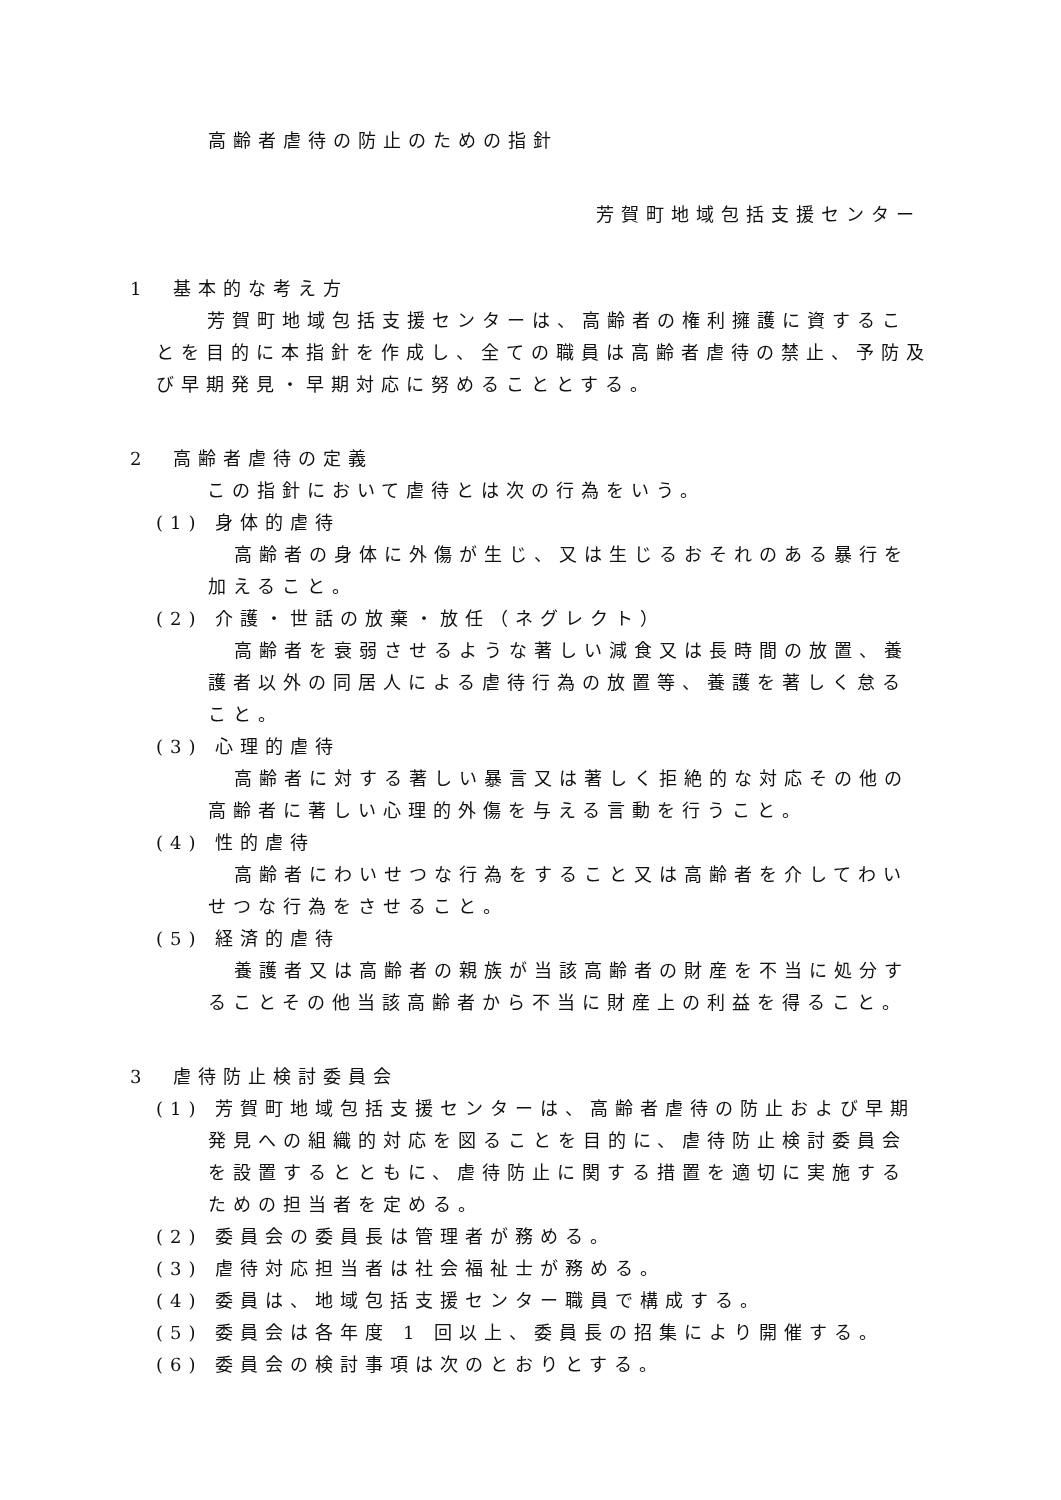高齢者虐待の防止のための指針
芳賀町地域包括支援センター
1　基本的な考え方
　芳賀町地域包括支援センターは、高齢者の権利擁護に資することを目的に本指針を作成し、全ての職員は高齢者虐待の禁止、予防及び早期発見・早期対応に努めることとする。
2　高齢者虐待の定義
　この指針において虐待とは次の行為をいう。
(1) 身体的虐待
高齢者の身体に外傷が生じ、又は生じるおそれのある暴行を加えること。
(2) 介護・世話の放棄・放任（ネグレクト）
高齢者を衰弱させるような著しい減食又は長時間の放置、養護者以外の同居人による虐待行為の放置等、養護を著しく怠ること。
(3) 心理的虐待
高齢者に対する著しい暴言又は著しく拒絶的な対応その他の高齢者に著しい心理的外傷を与える言動を行うこと。
(4) 性的虐待
高齢者にわいせつな行為をすること又は高齢者を介してわいせつな行為をさせること。
(5) 経済的虐待
養護者又は高齢者の親族が当該高齢者の財産を不当に処分することその他当該高齢者から不当に財産上の利益を得ること。
3　虐待防止検討委員会
(1) 芳賀町地域包括支援センターは、高齢者虐待の防止および早期発見への組織的対応を図ることを目的に、虐待防止検討委員会を設置するとともに、虐待防止に関する措置を適切に実施するための担当者を定める。
(2) 委員会の委員長は管理者が務める。
(3) 虐待対応担当者は社会福祉士が務める。
(4) 委員は、地域包括支援センター職員で構成する。
(5) 委員会は各年度 1 回以上、委員長の招集により開催する。
(6) 委員会の検討事項は次のとおりとする。